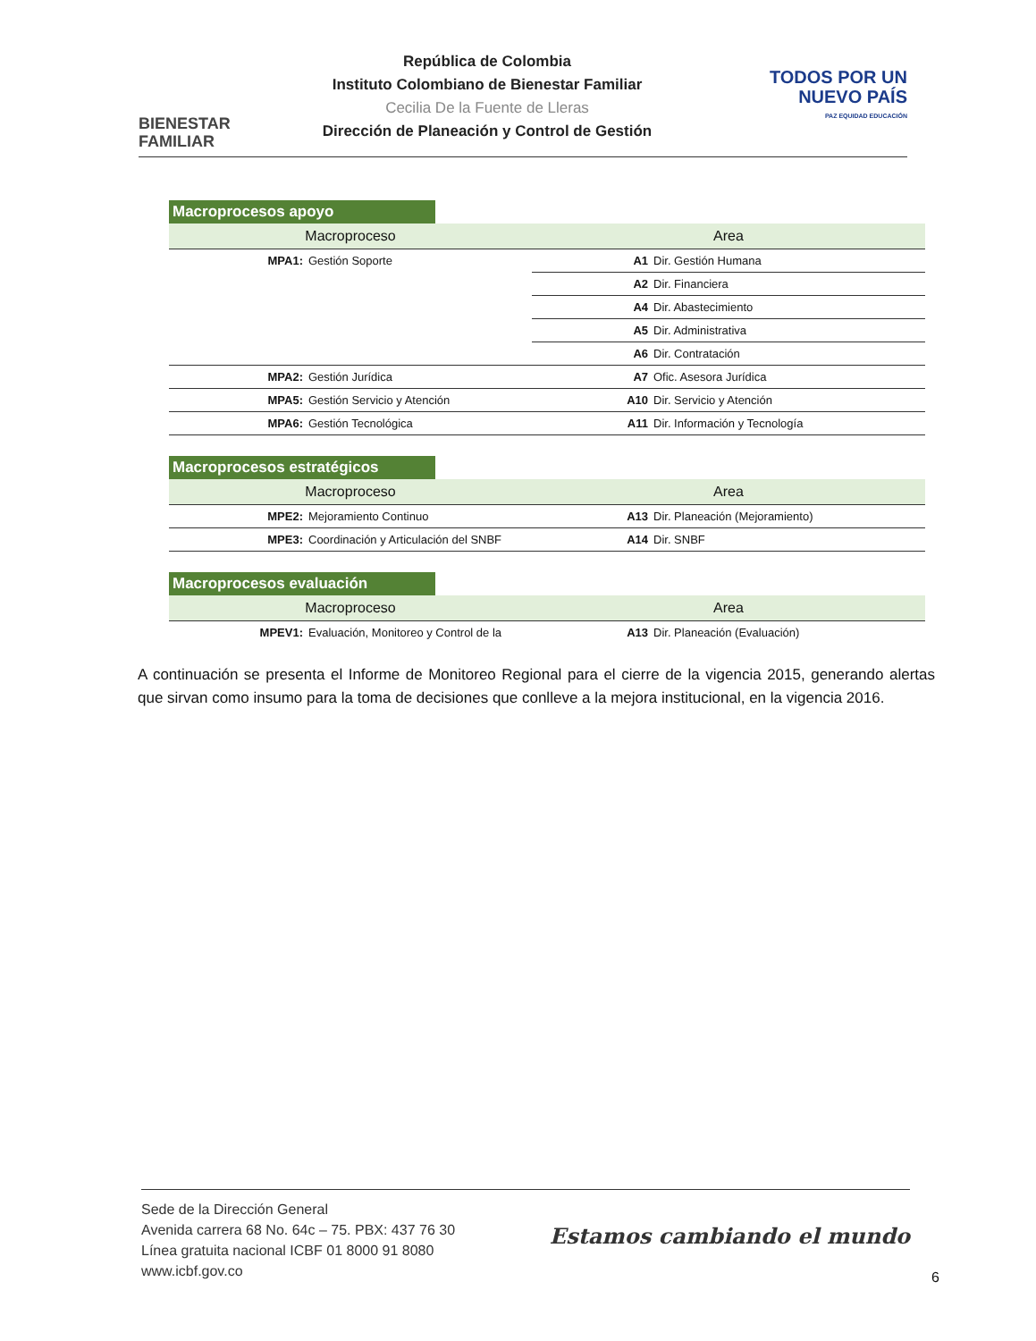BIENESTAR
FAMILIAR
República de Colombia
Instituto Colombiano de Bienestar Familiar
Cecilia De la Fuente de Lleras
Dirección de Planeación y Control de Gestión
TODOS POR UN
NUEVO PAÍS
PAZ EQUIDAD EDUCACIÓN
Macroprocesos apoyo
| Macroproceso | | Area | |
| --- | --- | --- | --- |
| MPA1: | Gestión Soporte | A1 | Dir. Gestión Humana |
| | | A2 | Dir. Financiera |
| | | A4 | Dir. Abastecimiento |
| | | A5 | Dir. Administrativa |
| | | A6 | Dir. Contratación |
| MPA2: | Gestión Jurídica | A7 | Ofic. Asesora Jurídica |
| MPA5: | Gestión Servicio y Atención | A10 | Dir. Servicio y Atención |
| MPA6: | Gestión Tecnológica | A11 | Dir. Información y Tecnología |
Macroprocesos estratégicos
| Macroproceso | | Area | |
| --- | --- | --- | --- |
| MPE2: | Mejoramiento Continuo | A13 | Dir. Planeación (Mejoramiento) |
| MPE3: | Coordinación y Articulación del SNBF | A14 | Dir. SNBF |
Macroprocesos evaluación
| Macroproceso | | Area | |
| --- | --- | --- | --- |
| MPEV1: | Evaluación, Monitoreo y Control de la | A13 | Dir. Planeación (Evaluación) |
A continuación se presenta el Informe de Monitoreo Regional para el cierre de la vigencia 2015, generando alertas que sirvan como insumo para la toma de decisiones que conlleve a la mejora institucional, en la vigencia 2016.
Sede de la Dirección General
Avenida carrera 68 No. 64c – 75. PBX: 437 76 30
Línea gratuita nacional ICBF 01 8000 91 8080
www.icbf.gov.co
Estamos cambiando el mundo
6